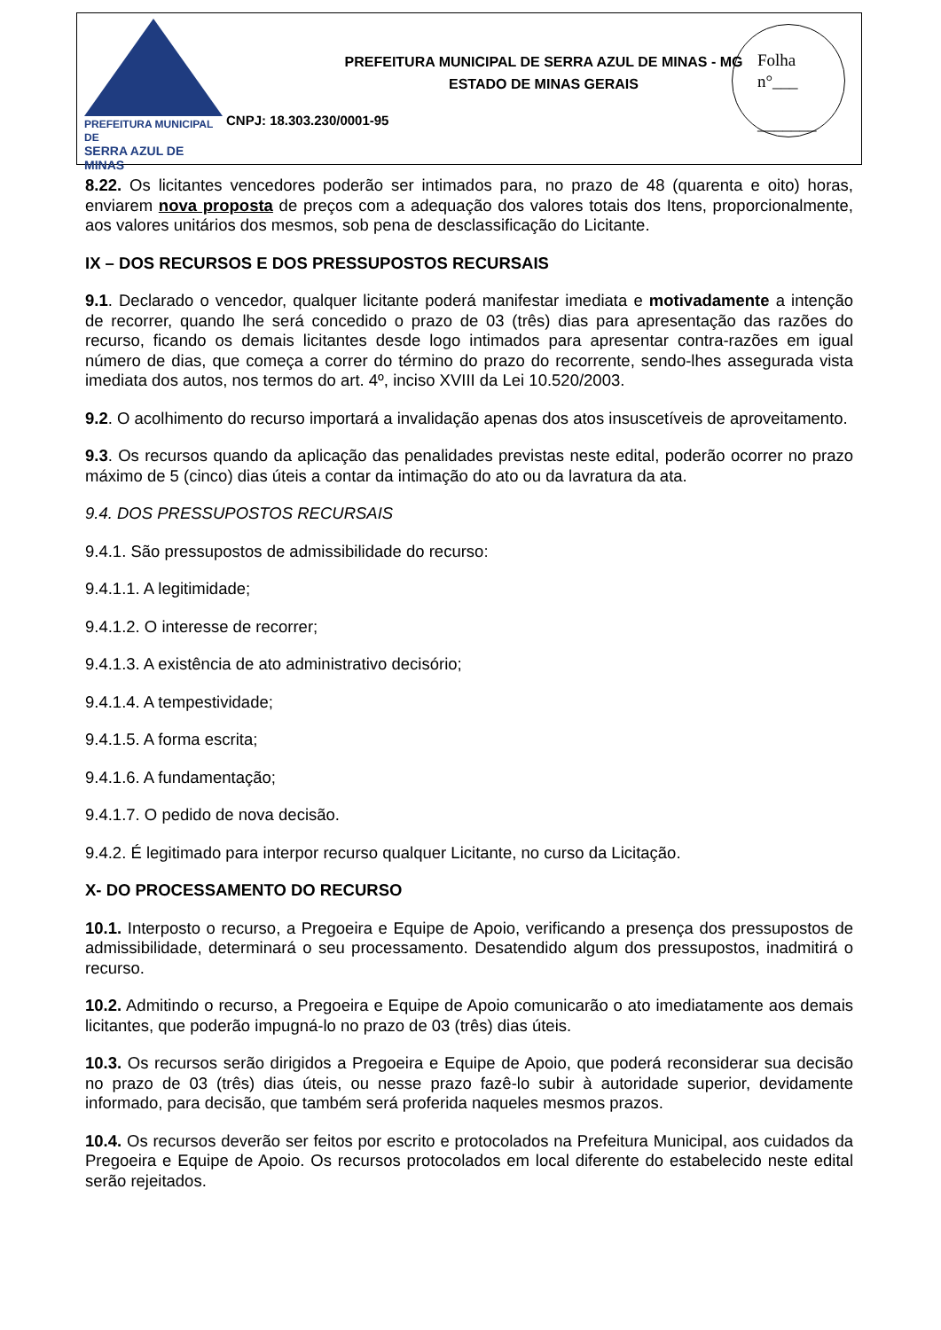PREFEITURA MUNICIPAL DE
SERRA AZUL DE MINAS
PREFEITURA MUNICIPAL DE SERRA AZUL DE MINAS - MG
ESTADO DE MINAS GERAIS
CNPJ: 18.303.230/0001-95
Folha
n°___
_______
8.22. Os licitantes vencedores poderão ser intimados para, no prazo de 48 (quarenta e oito) horas, enviarem nova proposta de preços com a adequação dos valores totais dos Itens, proporcionalmente, aos valores unitários dos mesmos, sob pena de desclassificação do Licitante.
IX – DOS RECURSOS E DOS PRESSUPOSTOS RECURSAIS
9.1. Declarado o vencedor, qualquer licitante poderá manifestar imediata e motivadamente a intenção de recorrer, quando lhe será concedido o prazo de 03 (três) dias para apresentação das razões do recurso, ficando os demais licitantes desde logo intimados para apresentar contra-razões em igual número de dias, que começa a correr do término do prazo do recorrente, sendo-lhes assegurada vista imediata dos autos, nos termos do art. 4º, inciso XVIII da Lei 10.520/2003.
9.2. O acolhimento do recurso importará a invalidação apenas dos atos insuscetíveis de aproveitamento.
9.3. Os recursos quando da aplicação das penalidades previstas neste edital, poderão ocorrer no prazo máximo de 5 (cinco) dias úteis a contar da intimação do ato ou da lavratura da ata.
9.4. DOS PRESSUPOSTOS RECURSAIS
9.4.1. São pressupostos de admissibilidade do recurso:
9.4.1.1. A legitimidade;
9.4.1.2. O interesse de recorrer;
9.4.1.3. A existência de ato administrativo decisório;
9.4.1.4. A tempestividade;
9.4.1.5. A forma escrita;
9.4.1.6. A fundamentação;
9.4.1.7. O pedido de nova decisão.
9.4.2. É legitimado para interpor recurso qualquer Licitante, no curso da Licitação.
X- DO PROCESSAMENTO DO RECURSO
10.1. Interposto o recurso, a Pregoeira e Equipe de Apoio, verificando a presença dos pressupostos de admissibilidade, determinará o seu processamento. Desatendido algum dos pressupostos, inadmitirá o recurso.
10.2. Admitindo o recurso, a Pregoeira e Equipe de Apoio comunicarão o ato imediatamente aos demais licitantes, que poderão impugná-lo no prazo de 03 (três) dias úteis.
10.3. Os recursos serão dirigidos a Pregoeira e Equipe de Apoio, que poderá reconsiderar sua decisão no prazo de 03 (três) dias úteis, ou nesse prazo fazê-lo subir à autoridade superior, devidamente informado, para decisão, que também será proferida naqueles mesmos prazos.
10.4. Os recursos deverão ser feitos por escrito e protocolados na Prefeitura Municipal, aos cuidados da Pregoeira e Equipe de Apoio. Os recursos protocolados em local diferente do estabelecido neste edital serão rejeitados.